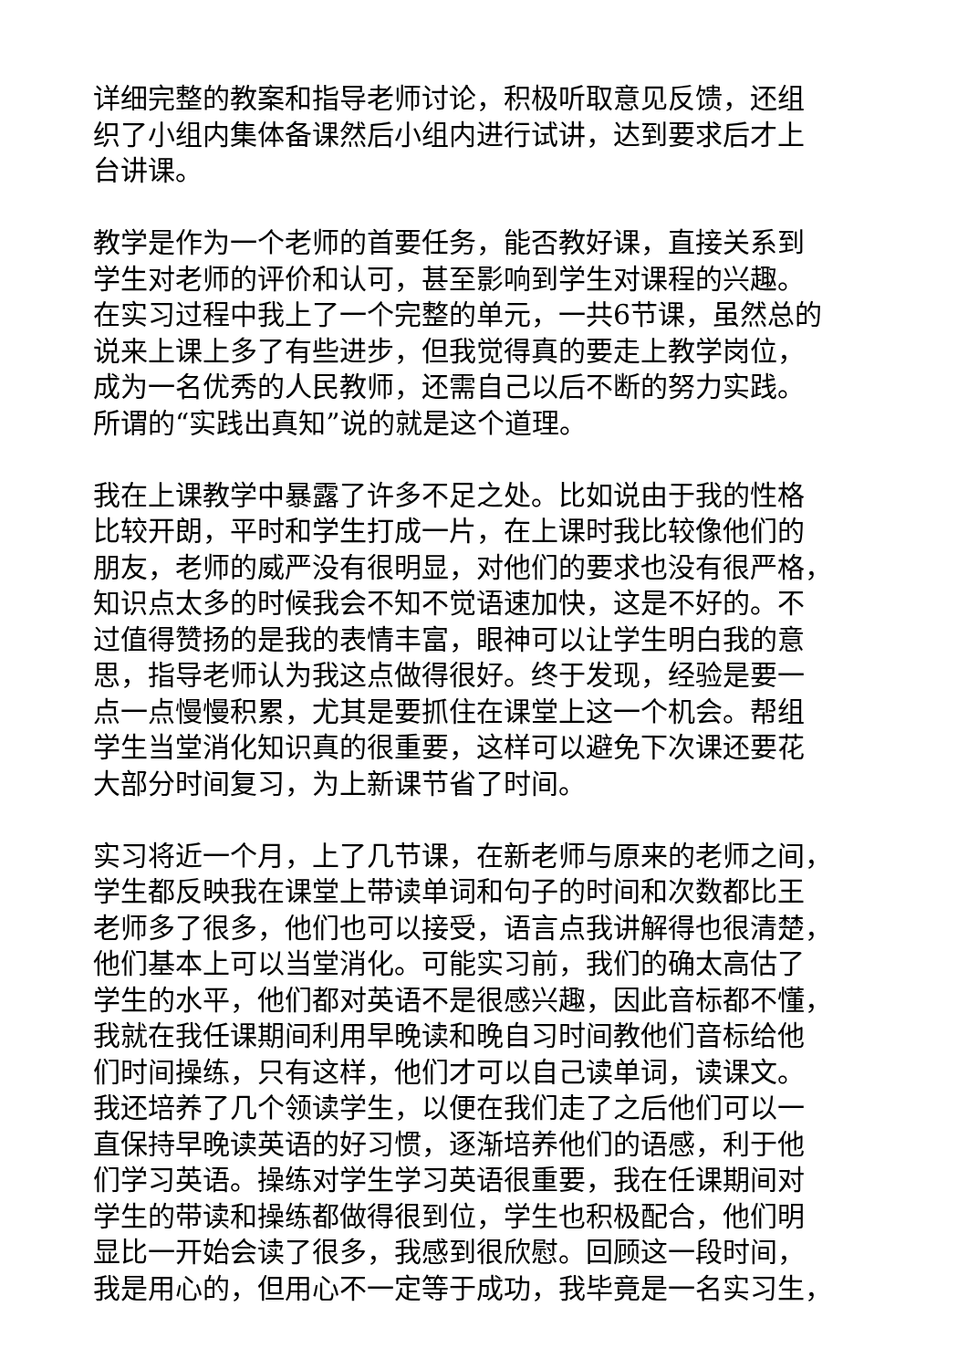详细完整的教案和指导老师讨论，积极听取意见反馈，还组
织了小组内集体备课然后小组内进行试讲，达到要求后才上
台讲课。
教学是作为一个老师的首要任务，能否教好课，直接关系到
学生对老师的评价和认可，甚至影响到学生对课程的兴趣。
在实习过程中我上了一个完整的单元，一共6节课，虽然总的
说来上课上多了有些进步，但我觉得真的要走上教学岗位，
成为一名优秀的人民教师，还需自己以后不断的努力实践。
所谓的“实践出真知”说的就是这个道理。
我在上课教学中暴露了许多不足之处。比如说由于我的性格
比较开朗，平时和学生打成一片，在上课时我比较像他们的
朋友，老师的威严没有很明显，对他们的要求也没有很严格，
知识点太多的时候我会不知不觉语速加快，这是不好的。不
过值得赞扬的是我的表情丰富，眼神可以让学生明白我的意
思，指导老师认为我这点做得很好。终于发现，经验是要一
点一点慢慢积累，尤其是要抓住在课堂上这一个机会。帮组
学生当堂消化知识真的很重要，这样可以避免下次课还要花
大部分时间复习，为上新课节省了时间。
实习将近一个月，上了几节课，在新老师与原来的老师之间，
学生都反映我在课堂上带读单词和句子的时间和次数都比王
老师多了很多，他们也可以接受，语言点我讲解得也很清楚，
他们基本上可以当堂消化。可能实习前，我们的确太高估了
学生的水平，他们都对英语不是很感兴趣，因此音标都不懂，
我就在我任课期间利用早晚读和晚自习时间教他们音标给他
们时间操练，只有这样，他们才可以自己读单词，读课文。
我还培养了几个领读学生，以便在我们走了之后他们可以一
直保持早晚读英语的好习惯，逐渐培养他们的语感，利于他
们学习英语。操练对学生学习英语很重要，我在任课期间对
学生的带读和操练都做得很到位，学生也积极配合，他们明
显比一开始会读了很多，我感到很欣慰。回顾这一段时间，
我是用心的，但用心不一定等于成功，我毕竟是一名实习生，